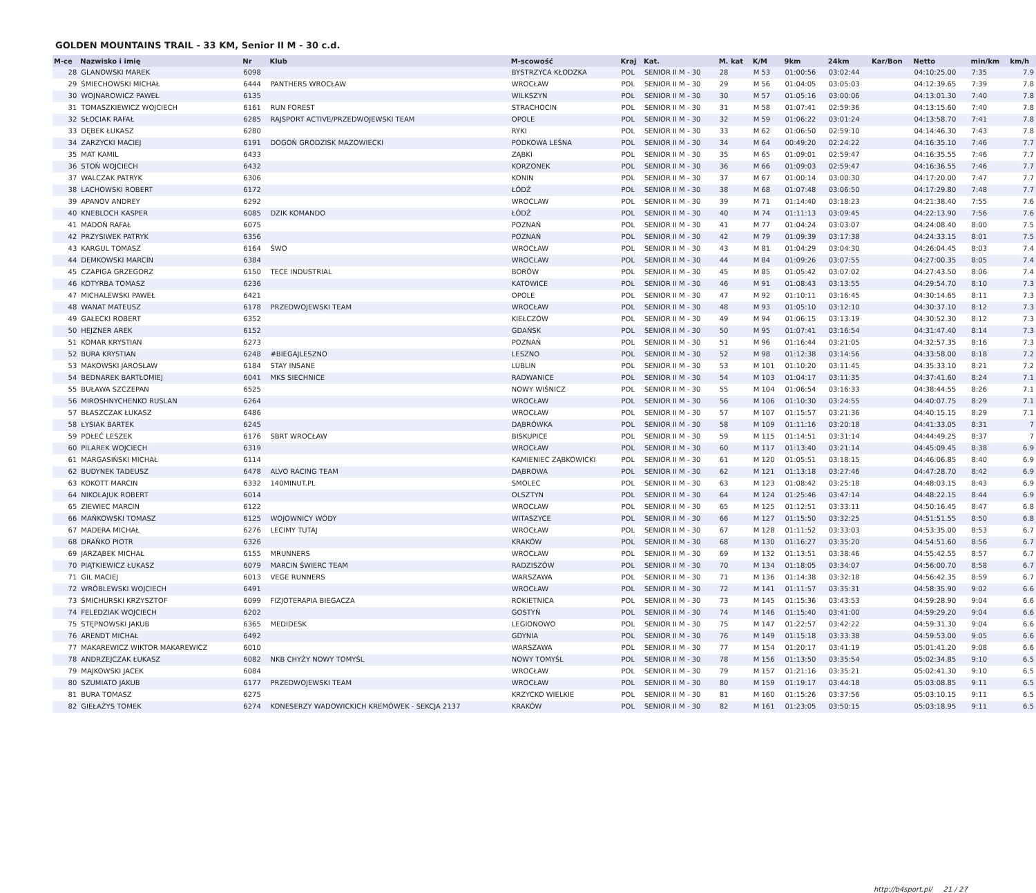GOLDEN MOUNTAINS TRAIL - 33 KM, Senior II M - 30 c.d.
| M-ce | Nazwisko i imię | Nr | Klub | M-scowość | Kraj | Kat. | M. kat | K/M | 9km | 24km | Kar/Bon | Netto | min/km | km/h |
| --- | --- | --- | --- | --- | --- | --- | --- | --- | --- | --- | --- | --- | --- | --- |
| 28 | GLANOWSKI MAREK | 6098 | | BYSTRZYCA KŁODZKA | POL | SENIOR II M - 30 | 28 | M 53 | 01:00:56 | 03:02:44 | | 04:10:25.00 | 7:35 | 7.9 |
| 29 | ŚMIECHOWSKI MICHAŁ | 6444 | PANTHERS WROCŁAW | WROCŁAW | POL | SENIOR II M - 30 | 29 | M 56 | 01:04:05 | 03:05:03 | | 04:12:39.65 | 7:39 | 7.8 |
| 30 | WOJNAROWICZ PAWEŁ | 6135 | | WILKSZYN | POL | SENIOR II M - 30 | 30 | M 57 | 01:05:16 | 03:00:06 | | 04:13:01.30 | 7:40 | 7.8 |
| 31 | TOMASZKIEWICZ WOJCIECH | 6161 | RUN FOREST | STRACHOCIN | POL | SENIOR II M - 30 | 31 | M 58 | 01:07:41 | 02:59:36 | | 04:13:15.60 | 7:40 | 7.8 |
| 32 | SŁOCIAK RAFAŁ | 6285 | RAJSPORT ACTIVE/PRZEDWOJEWSKI TEAM | OPOLE | POL | SENIOR II M - 30 | 32 | M 59 | 01:06:22 | 03:01:24 | | 04:13:58.70 | 7:41 | 7.8 |
| 33 | DĘBEK ŁUKASZ | 6280 | | RYKI | POL | SENIOR II M - 30 | 33 | M 62 | 01:06:50 | 02:59:10 | | 04:14:46.30 | 7:43 | 7.8 |
| 34 | ZARZYCKI MACIEJ | 6191 | DOGOŃ GRODZISK MAZOWIECKI | PODKOWA LEŚNA | POL | SENIOR II M - 30 | 34 | M 64 | 00:49:20 | 02:24:22 | | 04:16:35.10 | 7:46 | 7.7 |
| 35 | MAT KAMIL | 6433 | | ZĄBKI | POL | SENIOR II M - 30 | 35 | M 65 | 01:09:01 | 02:59:47 | | 04:16:35.55 | 7:46 | 7.7 |
| 36 | STOŃ WOJCIECH | 6432 | | KORZONEK | POL | SENIOR II M - 30 | 36 | M 66 | 01:09:03 | 02:59:47 | | 04:16:36.55 | 7:46 | 7.7 |
| 37 | WALCZAK PATRYK | 6306 | | KONIN | POL | SENIOR II M - 30 | 37 | M 67 | 01:00:14 | 03:00:30 | | 04:17:20.00 | 7:47 | 7.7 |
| 38 | LACHOWSKI ROBERT | 6172 | | ŁÓDŹ | POL | SENIOR II M - 30 | 38 | M 68 | 01:07:48 | 03:06:50 | | 04:17:29.80 | 7:48 | 7.7 |
| 39 | APANOV ANDREY | 6292 | | WROCLAW | POL | SENIOR II M - 30 | 39 | M 71 | 01:14:40 | 03:18:23 | | 04:21:38.40 | 7:55 | 7.6 |
| 40 | KNEBLOCH KASPER | 6085 | DZIK KOMANDO | ŁÓDŹ | POL | SENIOR II M - 30 | 40 | M 74 | 01:11:13 | 03:09:45 | | 04:22:13.90 | 7:56 | 7.6 |
| 41 | MADOŃ RAFAŁ | 6075 | | POZNAŃ | POL | SENIOR II M - 30 | 41 | M 77 | 01:04:24 | 03:03:07 | | 04:24:08.40 | 8:00 | 7.5 |
| 42 | PRZYSIWEK PATRYK | 6356 | | POZNAŃ | POL | SENIOR II M - 30 | 42 | M 79 | 01:09:39 | 03:17:38 | | 04:24:33.15 | 8:01 | 7.5 |
| 43 | KARGUL TOMASZ | 6164 | ŚWO | WROCŁAW | POL | SENIOR II M - 30 | 43 | M 81 | 01:04:29 | 03:04:30 | | 04:26:04.45 | 8:03 | 7.4 |
| 44 | DEMKOWSKI MARCIN | 6384 | | WROCLAW | POL | SENIOR II M - 30 | 44 | M 84 | 01:09:26 | 03:07:55 | | 04:27:00.35 | 8:05 | 7.4 |
| 45 | CZAPIGA GRZEGORZ | 6150 | TECE INDUSTRIAL | BORÓW | POL | SENIOR II M - 30 | 45 | M 85 | 01:05:42 | 03:07:02 | | 04:27:43.50 | 8:06 | 7.4 |
| 46 | KOTYRBA TOMASZ | 6236 | | KATOWICE | POL | SENIOR II M - 30 | 46 | M 91 | 01:08:43 | 03:13:55 | | 04:29:54.70 | 8:10 | 7.3 |
| 47 | MICHALEWSKI PAWEŁ | 6421 | | OPOLE | POL | SENIOR II M - 30 | 47 | M 92 | 01:10:11 | 03:16:45 | | 04:30:14.65 | 8:11 | 7.3 |
| 48 | WANAT MATEUSZ | 6178 | PRZEDWOJEWSKI TEAM | WROCŁAW | POL | SENIOR II M - 30 | 48 | M 93 | 01:05:10 | 03:12:10 | | 04:30:37.10 | 8:12 | 7.3 |
| 49 | GAŁECKI ROBERT | 6352 | | KIEŁCZÓW | POL | SENIOR II M - 30 | 49 | M 94 | 01:06:15 | 03:13:19 | | 04:30:52.30 | 8:12 | 7.3 |
| 50 | HEJZNER AREK | 6152 | | GDAŃSK | POL | SENIOR II M - 30 | 50 | M 95 | 01:07:41 | 03:16:54 | | 04:31:47.40 | 8:14 | 7.3 |
| 51 | KOMAR KRYSTIAN | 6273 | | POZNAŃ | POL | SENIOR II M - 30 | 51 | M 96 | 01:16:44 | 03:21:05 | | 04:32:57.35 | 8:16 | 7.3 |
| 52 | BURA KRYSTIAN | 6248 | #BIEGAJLESZNO | LESZNO | POL | SENIOR II M - 30 | 52 | M 98 | 01:12:38 | 03:14:56 | | 04:33:58.00 | 8:18 | 7.2 |
| 53 | MAKOWSKI JAROSŁAW | 6184 | STAY INSANE | LUBLIN | POL | SENIOR II M - 30 | 53 | M 101 | 01:10:20 | 03:11:45 | | 04:35:33.10 | 8:21 | 7.2 |
| 54 | BEDNAREK BARTŁOMIEJ | 6041 | MKS SIECHNICE | RADWANICE | POL | SENIOR II M - 30 | 54 | M 103 | 01:04:17 | 03:11:35 | | 04:37:41.60 | 8:24 | 7.1 |
| 55 | BUŁAWA SZCZEPAN | 6525 | | NOWY WIŚNICZ | POL | SENIOR II M - 30 | 55 | M 104 | 01:06:54 | 03:16:33 | | 04:38:44.55 | 8:26 | 7.1 |
| 56 | MIROSHNYCHENKO RUSLAN | 6264 | | WROCŁAW | POL | SENIOR II M - 30 | 56 | M 106 | 01:10:30 | 03:24:55 | | 04:40:07.75 | 8:29 | 7.1 |
| 57 | BŁASZCZAK ŁUKASZ | 6486 | | WROCŁAW | POL | SENIOR II M - 30 | 57 | M 107 | 01:15:57 | 03:21:36 | | 04:40:15.15 | 8:29 | 7.1 |
| 58 | ŁYSIAK BARTEK | 6245 | | DĄBRÓWKA | POL | SENIOR II M - 30 | 58 | M 109 | 01:11:16 | 03:20:18 | | 04:41:33.05 | 8:31 | 7 |
| 59 | POŁEĆ LESZEK | 6176 | SBRT WROCŁAW | BISKUPICE | POL | SENIOR II M - 30 | 59 | M 115 | 01:14:51 | 03:31:14 | | 04:44:49.25 | 8:37 | 7 |
| 60 | PILAREK WOJCIECH | 6319 | | WROCŁAW | POL | SENIOR II M - 30 | 60 | M 117 | 01:13:40 | 03:21:14 | | 04:45:09.45 | 8:38 | 6.9 |
| 61 | MARGASIŃSKI MICHAŁ | 6114 | | KAMIENIEC ZĄBKOWICKI | POL | SENIOR II M - 30 | 61 | M 120 | 01:05:51 | 03:18:15 | | 04:46:06.85 | 8:40 | 6.9 |
| 62 | BUDYNEK TADEUSZ | 6478 | ALVO RACING TEAM | DĄBROWA | POL | SENIOR II M - 30 | 62 | M 121 | 01:13:18 | 03:27:46 | | 04:47:28.70 | 8:42 | 6.9 |
| 63 | KOKOTT MARCIN | 6332 | 140MINUT.PL | SMOLEC | POL | SENIOR II M - 30 | 63 | M 123 | 01:08:42 | 03:25:18 | | 04:48:03.15 | 8:43 | 6.9 |
| 64 | NIKOLAJUK ROBERT | 6014 | | OLSZTYN | POL | SENIOR II M - 30 | 64 | M 124 | 01:25:46 | 03:47:14 | | 04:48:22.15 | 8:44 | 6.9 |
| 65 | ZIEWIEC MARCIN | 6122 | | WROCŁAW | POL | SENIOR II M - 30 | 65 | M 125 | 01:12:51 | 03:33:11 | | 04:50:16.45 | 8:47 | 6.8 |
| 66 | MAŃKOWSKI TOMASZ | 6125 | WOJOWNICY WÓDY | WITASZYCE | POL | SENIOR II M - 30 | 66 | M 127 | 01:15:50 | 03:32:25 | | 04:51:51.55 | 8:50 | 6.8 |
| 67 | MADERA MICHAŁ | 6276 | LECIMY TUTAJ | WROCŁAW | POL | SENIOR II M - 30 | 67 | M 128 | 01:11:52 | 03:33:03 | | 04:53:35.00 | 8:53 | 6.7 |
| 68 | DRAŃKO PIOTR | 6326 | | KRAKÓW | POL | SENIOR II M - 30 | 68 | M 130 | 01:16:27 | 03:35:20 | | 04:54:51.60 | 8:56 | 6.7 |
| 69 | JARZĄBEK MICHAŁ | 6155 | MRUNNERS | WROCŁAW | POL | SENIOR II M - 30 | 69 | M 132 | 01:13:51 | 03:38:46 | | 04:55:42.55 | 8:57 | 6.7 |
| 70 | PIĄTKIEWICZ ŁUKASZ | 6079 | MARCIN ŚWIERC TEAM | RADZISZÓW | POL | SENIOR II M - 30 | 70 | M 134 | 01:18:05 | 03:34:07 | | 04:56:00.70 | 8:58 | 6.7 |
| 71 | GIL MACIEJ | 6013 | VEGE RUNNERS | WARSZAWA | POL | SENIOR II M - 30 | 71 | M 136 | 01:14:38 | 03:32:18 | | 04:56:42.35 | 8:59 | 6.7 |
| 72 | WRÓBLEWSKI WOJCIECH | 6491 | | WROCŁAW | POL | SENIOR II M - 30 | 72 | M 141 | 01:11:57 | 03:35:31 | | 04:58:35.90 | 9:02 | 6.6 |
| 73 | ŚMICHURSKI KRZYSZTOF | 6099 | FIZJOTERAPIA BIEGACZA | ROKIETNICA | POL | SENIOR II M - 30 | 73 | M 145 | 01:15:36 | 03:43:53 | | 04:59:28.90 | 9:04 | 6.6 |
| 74 | FELEDZIAK WOJCIECH | 6202 | | GOSTYŃ | POL | SENIOR II M - 30 | 74 | M 146 | 01:15:40 | 03:41:00 | | 04:59:29.20 | 9:04 | 6.6 |
| 75 | STĘPNOWSKI JAKUB | 6365 | MEDIDESK | LEGIONOWO | POL | SENIOR II M - 30 | 75 | M 147 | 01:22:57 | 03:42:22 | | 04:59:31.30 | 9:04 | 6.6 |
| 76 | ARENDT MICHAŁ | 6492 | | GDYNIA | POL | SENIOR II M - 30 | 76 | M 149 | 01:15:18 | 03:33:38 | | 04:59:53.00 | 9:05 | 6.6 |
| 77 | MAKAREWICZ WIKTOR MAKAREWICZ | 6010 | | WARSZAWA | POL | SENIOR II M - 30 | 77 | M 154 | 01:20:17 | 03:41:19 | | 05:01:41.20 | 9:08 | 6.6 |
| 78 | ANDRZEJCZAK ŁUKASZ | 6082 | NKB CHYŻY NOWY TOMYŚL | NOWY TOMYŚL | POL | SENIOR II M - 30 | 78 | M 156 | 01:13:50 | 03:35:54 | | 05:02:34.85 | 9:10 | 6.5 |
| 79 | MAJKOWSKI JACEK | 6084 | | WROCŁAW | POL | SENIOR II M - 30 | 79 | M 157 | 01:21:16 | 03:35:21 | | 05:02:41.30 | 9:10 | 6.5 |
| 80 | SZUMIATO JAKUB | 6177 | PRZEDWOJEWSKI TEAM | WROCŁAW | POL | SENIOR II M - 30 | 80 | M 159 | 01:19:17 | 03:44:18 | | 05:03:08.85 | 9:11 | 6.5 |
| 81 | BURA TOMASZ | 6275 | | KRZYCKO WIELKIE | POL | SENIOR II M - 30 | 81 | M 160 | 01:15:26 | 03:37:56 | | 05:03:10.15 | 9:11 | 6.5 |
| 82 | GIEŁAŻYS TOMEK | 6274 | KONESERZY WADOWICKICH KREMÓWEK - SEKCJA 2137 | KRAKÓW | POL | SENIOR II M - 30 | 82 | M 161 | 01:23:05 | 03:50:15 | | 05:03:18.95 | 9:11 | 6.5 |
http://b4sport.pl/ 21 / 27